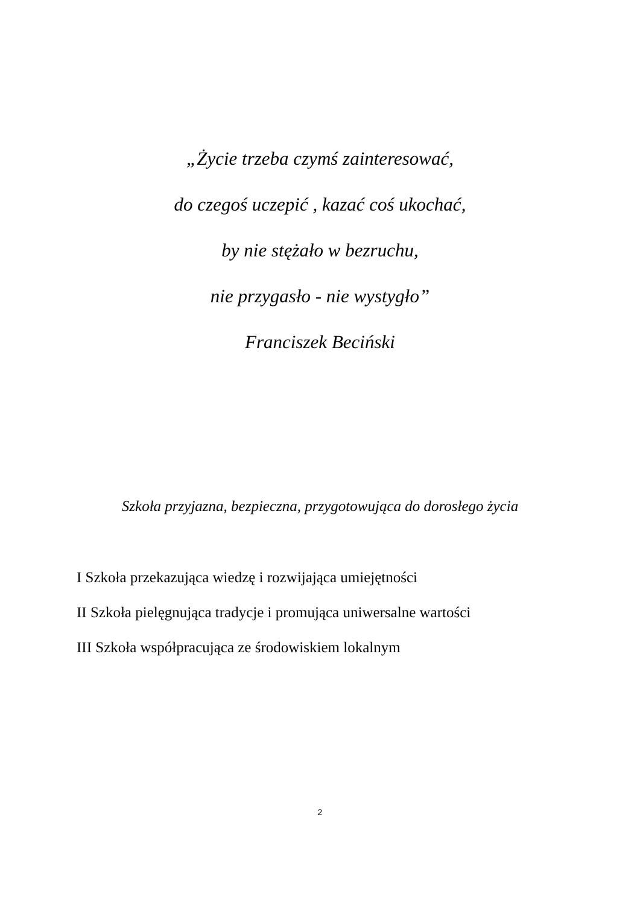„Życie trzeba czymś zainteresować,
do czegoś uczepić , kazać coś ukochać,
by nie stężało w bezruchu,
nie przygasło - nie wystygło”
Franciszek Beciński
Szkoła przyjazna, bezpieczna, przygotowująca do dorosłego życia
I Szkoła przekazująca wiedzę i rozwijająca umiejętności
II Szkoła pielęgnująca tradycje i promująca uniwersalne wartości
III Szkoła współpracująca ze środowiskiem lokalnym
2